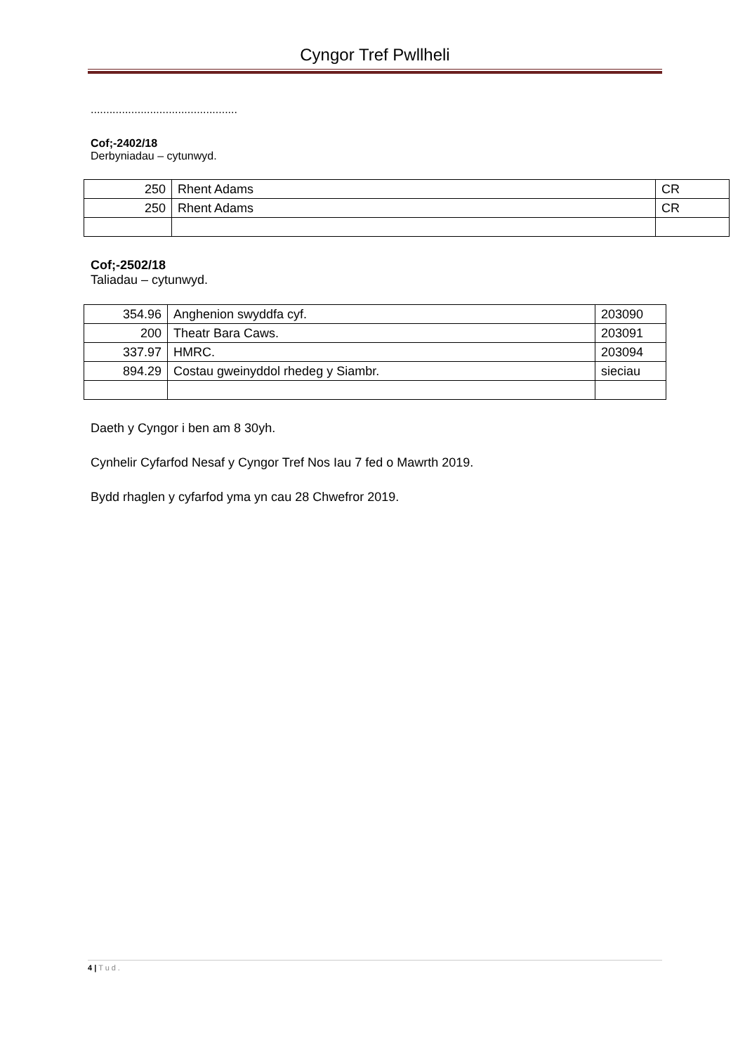Cyngor Tref Pwllheli
...............................................
Cof;-2402/18
Derbyniadau – cytunwyd.
| 250 | Rhent Adams | CR |
| 250 | Rhent Adams | CR |
Cof;-2502/18
Taliadau – cytunwyd.
| 354.96 | Anghenion swyddfa cyf. | 203090 |
| 200 | Theatr Bara Caws. | 203091 |
| 337.97 | HMRC. | 203094 |
| 894.29 | Costau gweinyddol rhedeg y Siambr. | sieciau |
Daeth y Cyngor i ben am 8 30yh.
Cynhelir Cyfarfod Nesaf y Cyngor Tref Nos Iau 7 fed o Mawrth 2019.
Bydd rhaglen y cyfarfod yma yn cau 28 Chwefror 2019.
4 | Tud.